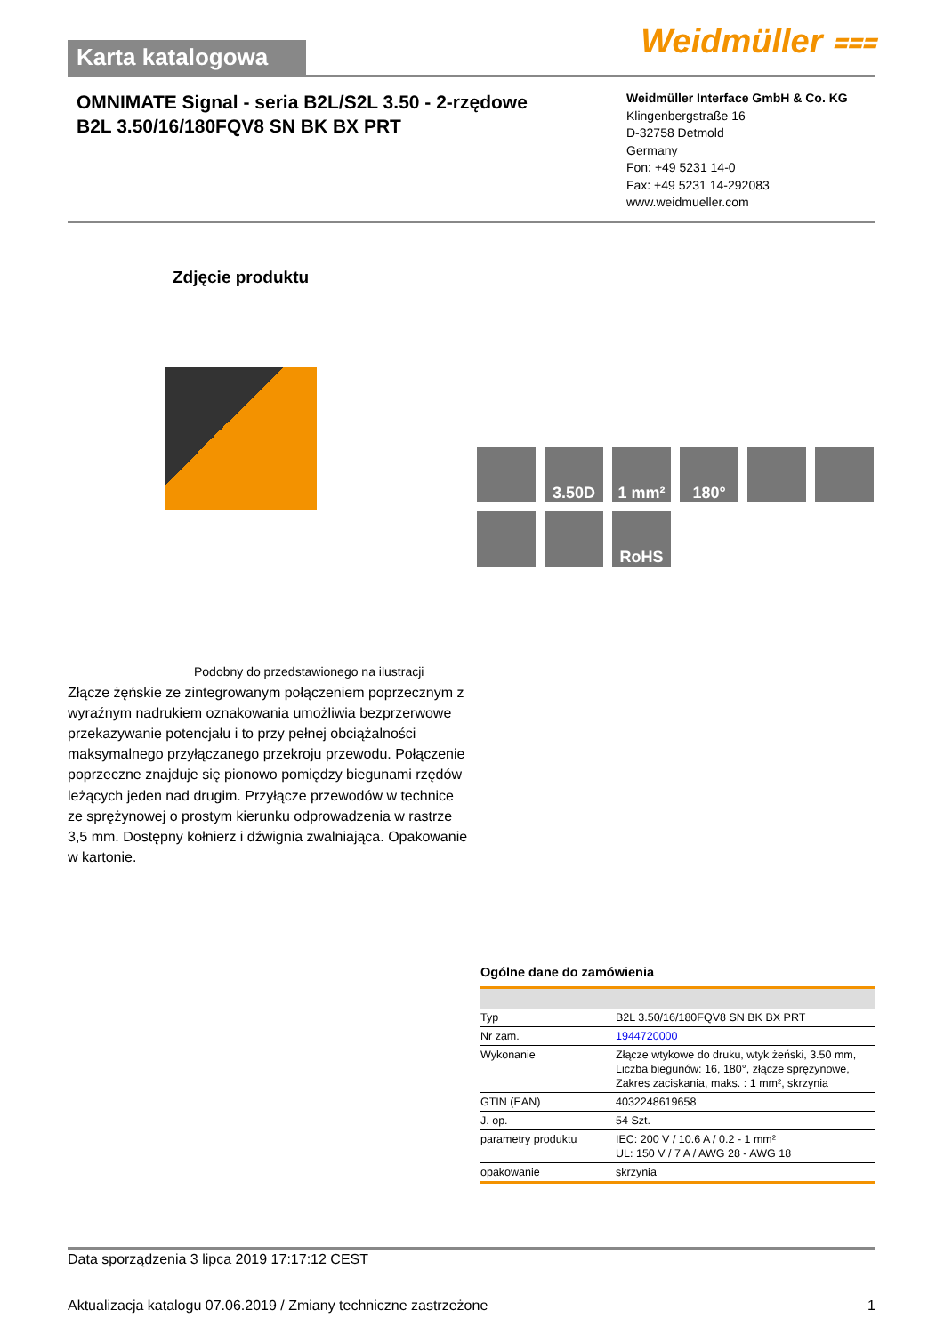Karta katalogowa
Weidmüller ⩶
OMNIMATE Signal - seria B2L/S2L 3.50 - 2-rzędowe
B2L 3.50/16/180FQV8 SN BK BX PRT
Weidmüller Interface GmbH & Co. KG
Klingenbergstraße 16
D-32758 Detmold
Germany
Fon: +49 5231 14-0
Fax: +49 5231 14-292083
www.weidmueller.com
Zdjęcie produktu
3.50D
1 mm²
180°
RoHS
Podobny do przedstawionego na ilustracji
Złącze żęńskie ze zintegrowanym połączeniem poprzecznym z wyraźnym nadrukiem oznakowania umożliwia bezprzerwowe przekazywanie potencjału i to przy pełnej obciążalności maksymalnego przyłączanego przekroju przewodu. Połączenie poprzeczne znajduje się pionowo pomiędzy biegunami rzędów leżących jeden nad drugim. Przyłącze przewodów w technice ze sprężynowej o prostym kierunku odprowadzenia w rastrze 3,5 mm. Dostępny kołnierz i dźwignia zwalniająca. Opakowanie w kartonie.
Ogólne dane do zamówienia
| Typ | B2L 3.50/16/180FQV8 SN BK BX PRT |
| Nr zam. | 1944720000 |
| Wykonanie | Złącze wtykowe do druku, wtyk żeński, 3.50 mm, Liczba biegunów: 16, 180°, złącze sprężynowe, Zakres zaciskania, maks. : 1 mm², skrzynia |
| GTIN (EAN) | 4032248619658 |
| J. op. | 54 Szt. |
| parametry produktu | IEC: 200 V / 10.6 A / 0.2 - 1 mm² UL: 150 V / 7 A / AWG 28 - AWG 18 |
| opakowanie | skrzynia |
Data sporządzenia 3 lipca 2019 17:17:12 CEST
Aktualizacja katalogu 07.06.2019 / Zmiany techniczne zastrzeżone 1